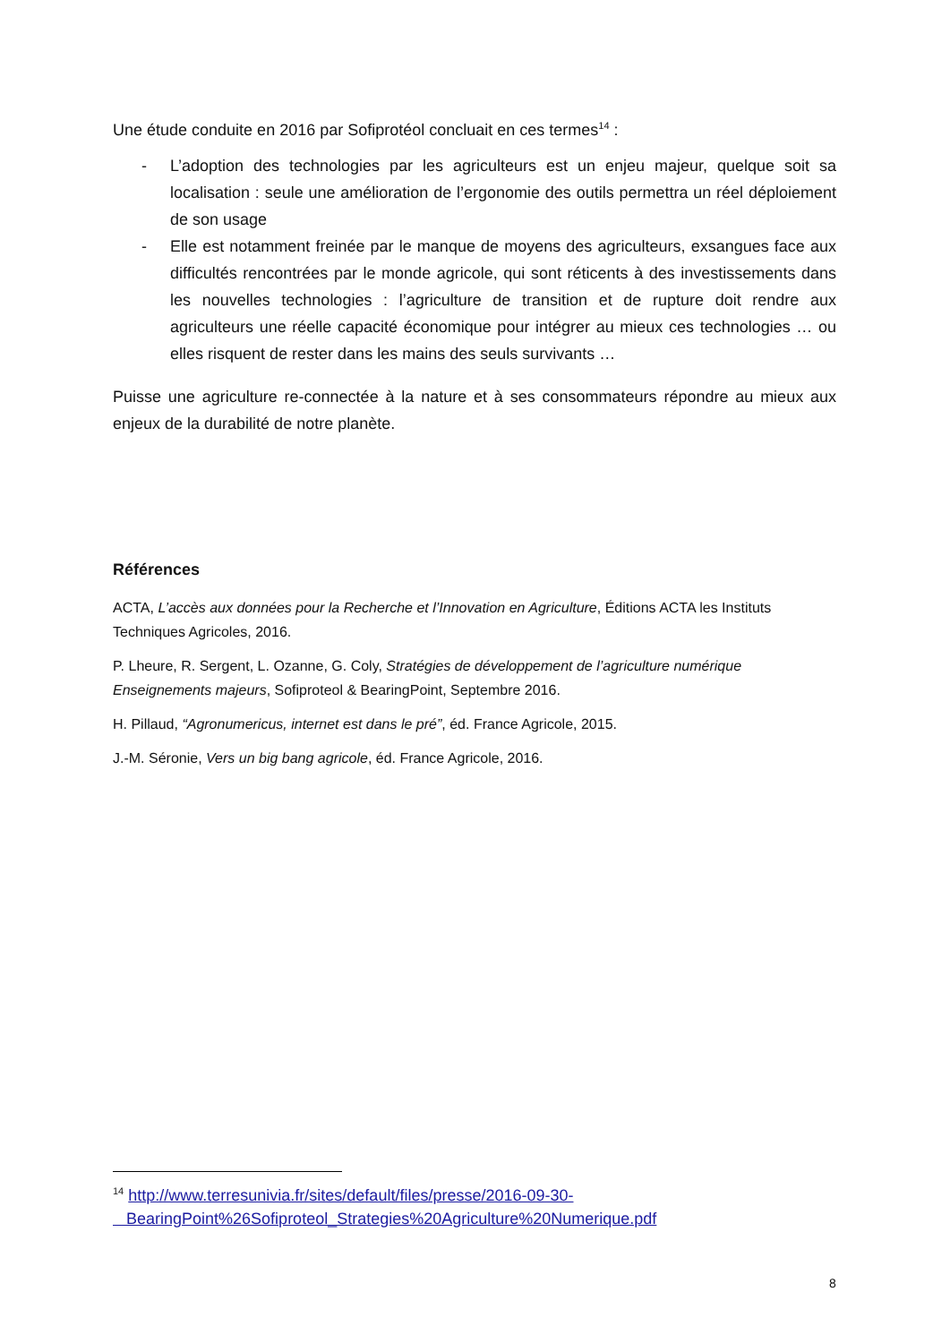Une étude conduite en 2016 par Sofiprotéol concluait en ces termes<sup>14</sup> :
- L’adoption des technologies par les agriculteurs est un enjeu majeur, quelque soit sa localisation : seule une amélioration de l’ergonomie des outils permettra un réel déploiement de son usage
- Elle est notamment freinée par le manque de moyens des agriculteurs, exsangues face aux difficultés rencontrées par le monde agricole, qui sont réticents à des investissements dans les nouvelles technologies : l’agriculture de transition et de rupture doit rendre aux agriculteurs une réelle capacité économique pour intégrer au mieux ces technologies … ou elles risquent de rester dans les mains des seuls survivants …
Puisse une agriculture re-connectée à la nature et à ses consommateurs répondre au mieux aux enjeux de la durabilité de notre planète.
Références
ACTA, L’accès aux données pour la Recherche et l’Innovation en Agriculture, Éditions ACTA les Instituts Techniques Agricoles, 2016.
P. Lheure, R. Sergent, L. Ozanne, G. Coly, Stratégies de développement de l’agriculture numérique Enseignements majeurs, Sofiproteol & BearingPoint, Septembre 2016.
H. Pillaud, “Agronumericus, internet est dans le pré”, éd. France Agricole, 2015.
J.-M. Séronie, Vers un big bang agricole, éd. France Agricole, 2016.
<sup>14</sup> http://www.terresunivia.fr/sites/default/files/presse/2016-09-30-
BearingPoint%26Sofiproteol_Strategies%20Agriculture%20Numerique.pdf
8